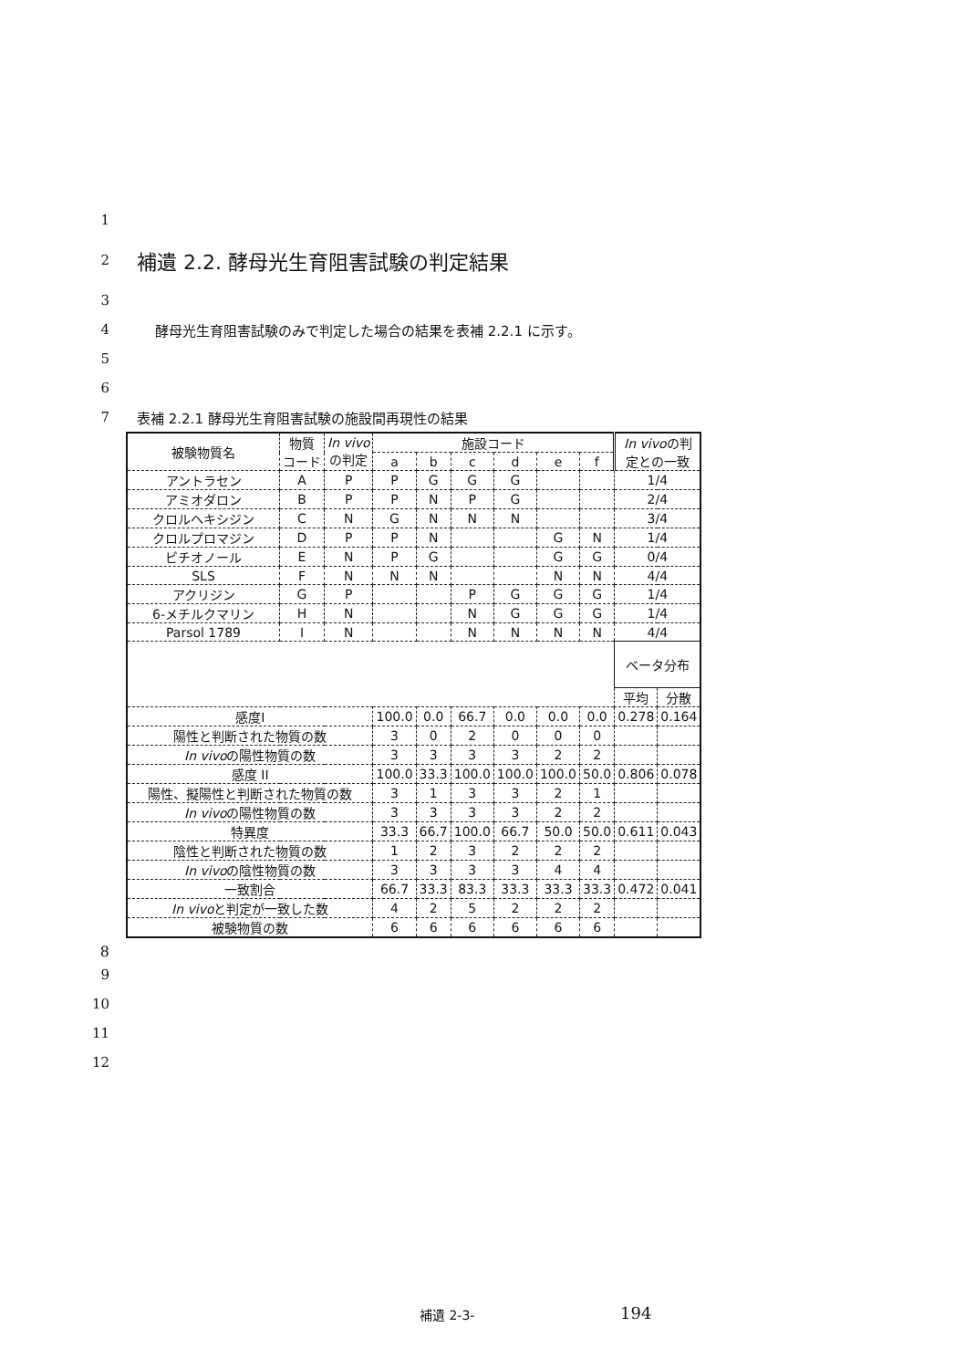1
2
補遺 2.2. 酵母光生育阻害試験の判定結果
3
4 酵母光生育阻害試験のみで判定した場合の結果を表補 2.2.1 に示す。
5
6
7 表補 2.2.1 酵母光生育阻害試験の施設間再現性の結果
8
| 被験物質名 | 物質 コード | In vivo の判定 | 施設コード | | | | | | In vivo の判 定との一致 | |
| --- | --- | --- | --- | --- | --- | --- | --- | --- | --- | --- |
| | | | a | b | c | d | e | f | | |
| アントラセン | A | P | P | G | G | G | | | 1/4 | |
| アミオダロン | B | P | P | N | P | G | | | 2/4 | |
| クロルヘキシジン | C | N | G | N | N | N | | | 3/4 | |
| クロルプロマジン | D | P | P | N | | | G | N | 1/4 | |
| ビチオノール | E | N | P | G | | | G | G | 0/4 | |
| SLS | F | N | N | N | | | N | N | 4/4 | |
| アクリジン | G | P | | | P | G | G | G | 1/4 | |
| 6-メチルクマリン | H | N | | | N | G | G | G | 1/4 | |
| Parsol 1789 | I | N | | | N | N | N | N | 4/4 | |
| | | | | | | | | | ベータ分布 | |
| | | | | | | | | | 平均 | 分散 |
| 感度I | | | 100.0 | 0.0 | 66.7 | 0.0 | 0.0 | 0.0 | 0.278 | 0.164 |
| 陽性と判断された物質の数 | | | 3 | 0 | 2 | 0 | 0 | 0 | | |
| In vivo の陽性物質の数 | | | 3 | 3 | 3 | 3 | 2 | 2 | | |
| 感度 II | | | 100.0 | 33.3 | 100.0 | 100.0 | 100.0 | 50.0 | 0.806 | 0.078 |
| 陽性、擬陽性と判断された物質の数 | | | 3 | 1 | 3 | 3 | 2 | 1 | | |
| In vivo の陽性物質の数 | | | 3 | 3 | 3 | 3 | 2 | 2 | | |
| 特異度 | | | 33.3 | 66.7 | 100.0 | 66.7 | 50.0 | 50.0 | 0.611 | 0.043 |
| 陰性と判断された物質の数 | | | 1 | 2 | 3 | 2 | 2 | 2 | | |
| In vivo の陰性物質の数 | | | 3 | 3 | 3 | 3 | 4 | 4 | | |
| 一致割合 | | | 66.7 | 33.3 | 83.3 | 33.3 | 33.3 | 33.3 | 0.472 | 0.041 |
| In vivo と判定が一致した数 | | | 4 | 2 | 5 | 2 | 2 | 2 | | |
| 被験物質の数 | | | 6 | 6 | 6 | 6 | 6 | 6 | | |
9
10
11
12
補遺 2-3- 194